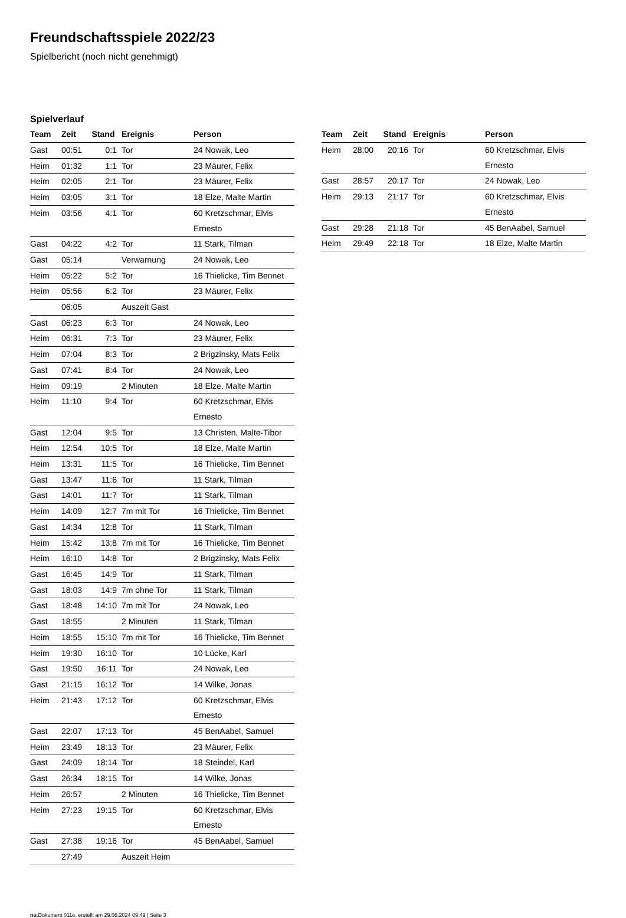Freundschaftsspiele 2022/23
Spielbericht (noch nicht genehmigt)
Spielverlauf
| Team | Zeit | Stand | Ereignis | Person |
| --- | --- | --- | --- | --- |
| Gast | 00:51 | 0:1 | Tor | 24 Nowak, Leo |
| Heim | 01:32 | 1:1 | Tor | 23 Mäurer, Felix |
| Heim | 02:05 | 2:1 | Tor | 23 Mäurer, Felix |
| Heim | 03:05 | 3:1 | Tor | 18 Elze, Malte Martin |
| Heim | 03:56 | 4:1 | Tor | 60 Kretzschmar, Elvis Ernesto |
| Gast | 04:22 | 4:2 | Tor | 11 Stark, Tilman |
| Gast | 05:14 | | Verwarnung | 24 Nowak, Leo |
| Heim | 05:22 | 5:2 | Tor | 16 Thielicke, Tim Bennet |
| Heim | 05:56 | 6:2 | Tor | 23 Mäurer, Felix |
| | 06:05 | | Auszeit Gast | |
| Gast | 06:23 | 6:3 | Tor | 24 Nowak, Leo |
| Heim | 06:31 | 7:3 | Tor | 23 Mäurer, Felix |
| Heim | 07:04 | 8:3 | Tor | 2 Brigzinsky, Mats Felix |
| Gast | 07:41 | 8:4 | Tor | 24 Nowak, Leo |
| Heim | 09:19 | | 2 Minuten | 18 Elze, Malte Martin |
| Heim | 11:10 | 9:4 | Tor | 60 Kretzschmar, Elvis Ernesto |
| Gast | 12:04 | 9:5 | Tor | 13 Christen, Malte-Tibor |
| Heim | 12:54 | 10:5 | Tor | 18 Elze, Malte Martin |
| Heim | 13:31 | 11:5 | Tor | 16 Thielicke, Tim Bennet |
| Gast | 13:47 | 11:6 | Tor | 11 Stark, Tilman |
| Gast | 14:01 | 11:7 | Tor | 11 Stark, Tilman |
| Heim | 14:09 | 12:7 | 7m mit Tor | 16 Thielicke, Tim Bennet |
| Gast | 14:34 | 12:8 | Tor | 11 Stark, Tilman |
| Heim | 15:42 | 13:8 | 7m mit Tor | 16 Thielicke, Tim Bennet |
| Heim | 16:10 | 14:8 | Tor | 2 Brigzinsky, Mats Felix |
| Gast | 16:45 | 14:9 | Tor | 11 Stark, Tilman |
| Gast | 18:03 | 14:9 | 7m ohne Tor | 11 Stark, Tilman |
| Gast | 18:48 | 14:10 | 7m mit Tor | 24 Nowak, Leo |
| Gast | 18:55 | | 2 Minuten | 11 Stark, Tilman |
| Heim | 18:55 | 15:10 | 7m mit Tor | 16 Thielicke, Tim Bennet |
| Heim | 19:30 | 16:10 | Tor | 10 Lücke, Karl |
| Gast | 19:50 | 16:11 | Tor | 24 Nowak, Leo |
| Gast | 21:15 | 16:12 | Tor | 14 Wilke, Jonas |
| Heim | 21:43 | 17:12 | Tor | 60 Kretzschmar, Elvis Ernesto |
| Gast | 22:07 | 17:13 | Tor | 45 BenAabel, Samuel |
| Heim | 23:49 | 18:13 | Tor | 23 Mäurer, Felix |
| Gast | 24:09 | 18:14 | Tor | 18 Steindel, Karl |
| Gast | 26:34 | 18:15 | Tor | 14 Wilke, Jonas |
| Heim | 26:57 | | 2 Minuten | 16 Thielicke, Tim Bennet |
| Heim | 27:23 | 19:15 | Tor | 60 Kretzschmar, Elvis Ernesto |
| Gast | 27:38 | 19:16 | Tor | 45 BenAabel, Samuel |
| | 27:49 | | Auszeit Heim | |
| Team | Zeit | Stand | Ereignis | Person |
| --- | --- | --- | --- | --- |
| Heim | 28:00 | 20:16 | Tor | 60 Kretzschmar, Elvis Ernesto |
| Gast | 28:57 | 20:17 | Tor | 24 Nowak, Leo |
| Heim | 29:13 | 21:17 | Tor | 60 Kretzschmar, Elvis Ernesto |
| Gast | 29:28 | 21:18 | Tor | 45 BenAabel, Samuel |
| Heim | 29:49 | 22:18 | Tor | 18 Elze, Malte Martin |
nu.Dokument 011e, erstellt am 29.06.2024 09:49 | Seite 3